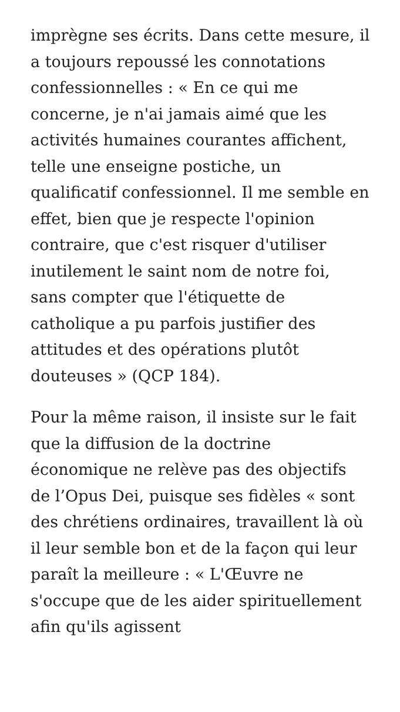imprègne ses écrits. Dans cette mesure, il a toujours repoussé les connotations confessionnelles : « En ce qui me concerne, je n'ai jamais aimé que les activités humaines courantes affichent, telle une enseigne postiche, un qualificatif confessionnel. Il me semble en effet, bien que je respecte l'opinion contraire, que c'est risquer d'utiliser inutilement le saint nom de notre foi, sans compter que l'étiquette de catholique a pu parfois justifier des attitudes et des opérations plutôt douteuses » (QCP 184).
Pour la même raison, il insiste sur le fait que la diffusion de la doctrine économique ne relève pas des objectifs de l’Opus Dei, puisque ses fidèles « sont des chrétiens ordinaires, travaillent là où il leur semble bon et de la façon qui leur paraît la meilleure : « L'Œuvre ne s'occupe que de les aider spirituellement afin qu'ils agissent